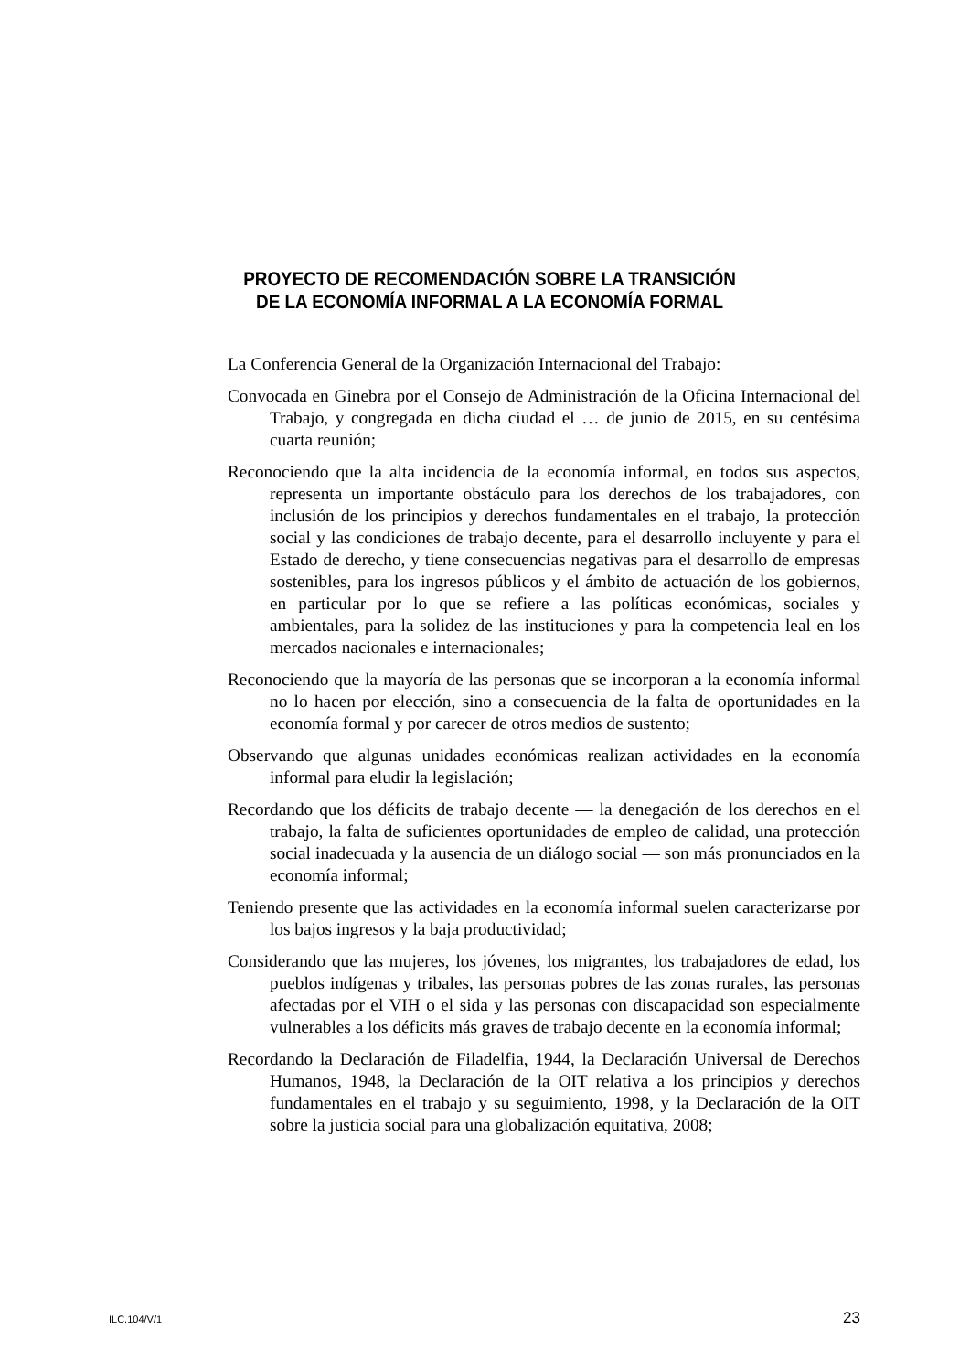PROYECTO DE RECOMENDACIÓN SOBRE LA TRANSICIÓN
DE LA ECONOMÍA INFORMAL A LA ECONOMÍA FORMAL
La Conferencia General de la Organización Internacional del Trabajo:
Convocada en Ginebra por el Consejo de Administración de la Oficina Internacional del Trabajo, y congregada en dicha ciudad el … de junio de 2015, en su centésima cuarta reunión;
Reconociendo que la alta incidencia de la economía informal, en todos sus aspectos, representa un importante obstáculo para los derechos de los trabajadores, con inclusión de los principios y derechos fundamentales en el trabajo, la protección social y las condiciones de trabajo decente, para el desarrollo incluyente y para el Estado de derecho, y tiene consecuencias negativas para el desarrollo de empresas sostenibles, para los ingresos públicos y el ámbito de actuación de los gobiernos, en particular por lo que se refiere a las políticas económicas, sociales y ambientales, para la solidez de las instituciones y para la competencia leal en los mercados nacionales e internacionales;
Reconociendo que la mayoría de las personas que se incorporan a la economía informal no lo hacen por elección, sino a consecuencia de la falta de oportunidades en la economía formal y por carecer de otros medios de sustento;
Observando que algunas unidades económicas realizan actividades en la economía informal para eludir la legislación;
Recordando que los déficits de trabajo decente — la denegación de los derechos en el trabajo, la falta de suficientes oportunidades de empleo de calidad, una protección social inadecuada y la ausencia de un diálogo social — son más pronunciados en la economía informal;
Teniendo presente que las actividades en la economía informal suelen caracterizarse por los bajos ingresos y la baja productividad;
Considerando que las mujeres, los jóvenes, los migrantes, los trabajadores de edad, los pueblos indígenas y tribales, las personas pobres de las zonas rurales, las personas afectadas por el VIH o el sida y las personas con discapacidad son especialmente vulnerables a los déficits más graves de trabajo decente en la economía informal;
Recordando la Declaración de Filadelfia, 1944, la Declaración Universal de Derechos Humanos, 1948, la Declaración de la OIT relativa a los principios y derechos fundamentales en el trabajo y su seguimiento, 1998, y la Declaración de la OIT sobre la justicia social para una globalización equitativa, 2008;
ILC.104/V/1 23